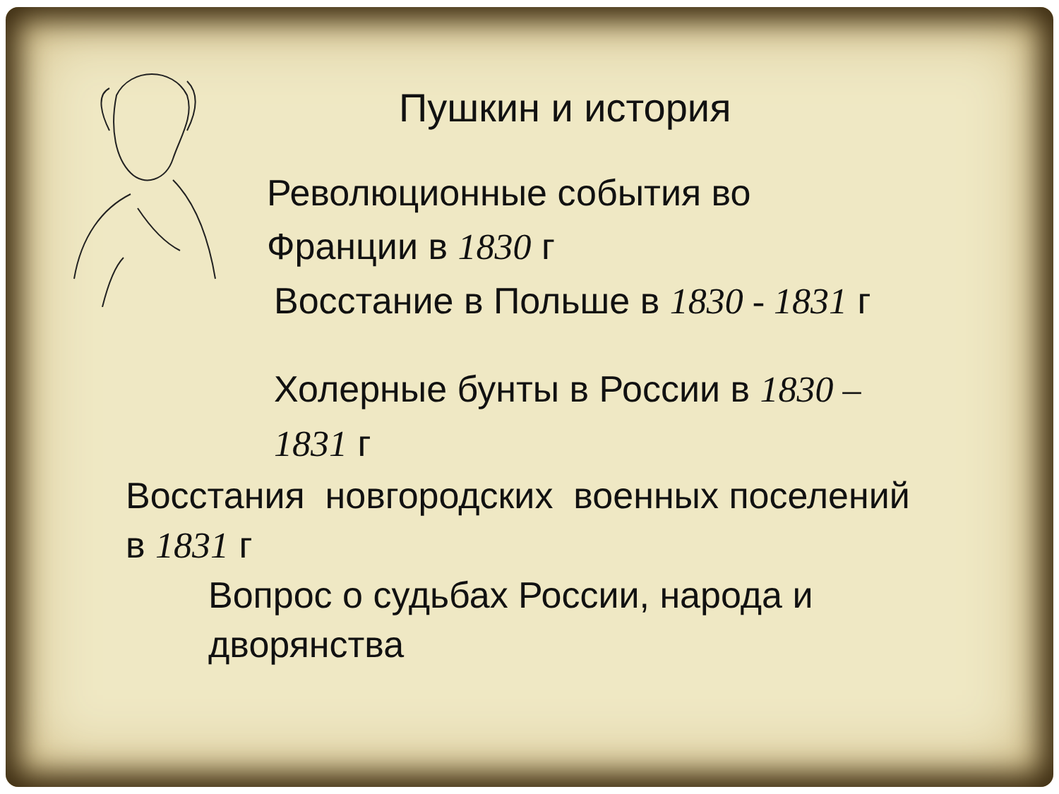Пушкин и история
Революционные события во
Франции в 1830 г
Восстание в Польше в 1830 - 1831 г
Холерные бунты в России в 1830 –
1831 г
Восстания новгородских военных поселений
в 1831 г
Вопрос о судьбах России, народа и
дворянства